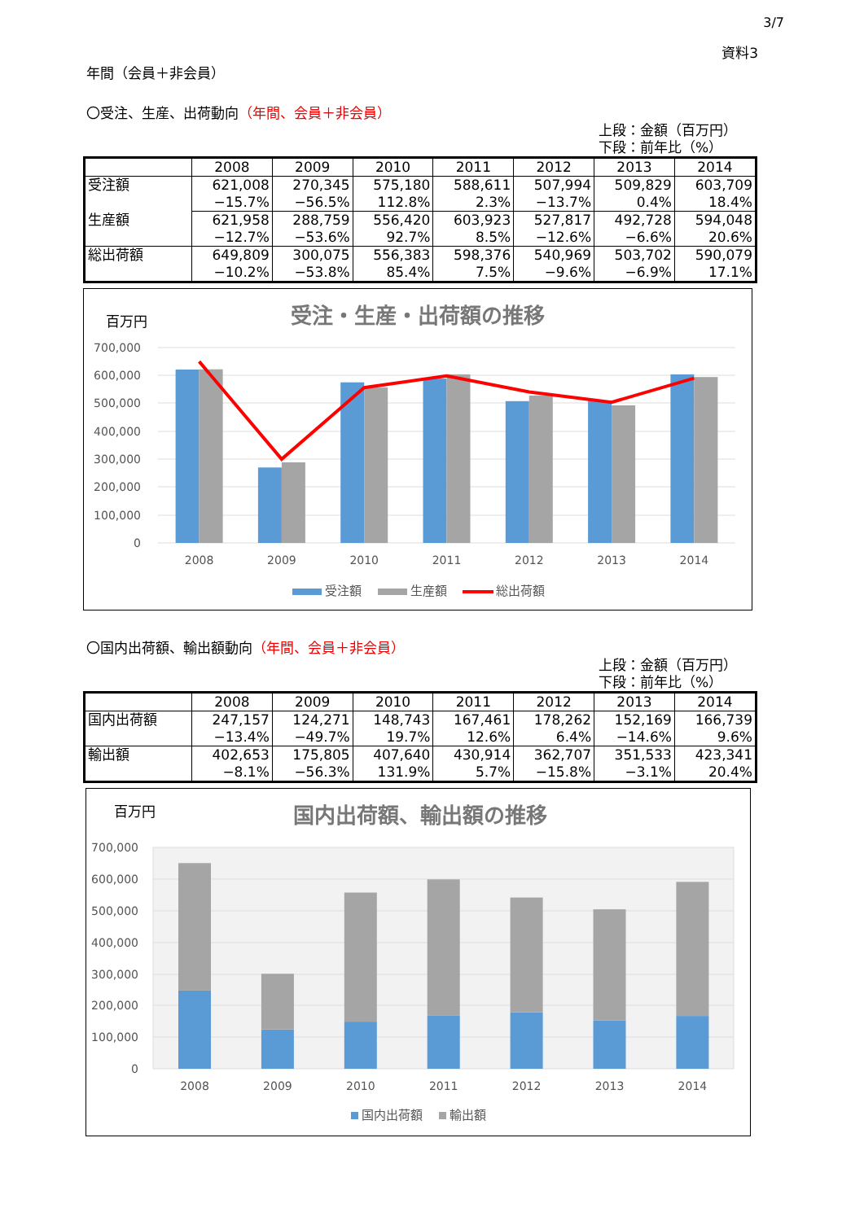3/7
資料3
年間（会員＋非会員）
〇受注、生産、出荷動向（年間、会員＋非会員）
上段：金額（百万円）
下段：前年比（%）
| | 2008 | 2009 | 2010 | 2011 | 2012 | 2013 | 2014 |
| --- | --- | --- | --- | --- | --- | --- | --- |
| 受注額 | 621,008 | 270,345 | 575,180 | 588,611 | 507,994 | 509,829 | 603,709 |
| | −15.7% | −56.5% | 112.8% | 2.3% | −13.7% | 0.4% | 18.4% |
| 生産額 | 621,958 | 288,759 | 556,420 | 603,923 | 527,817 | 492,728 | 594,048 |
| | −12.7% | −53.6% | 92.7% | 8.5% | −12.6% | −6.6% | 20.6% |
| 総出荷額 | 649,809 | 300,075 | 556,383 | 598,376 | 540,969 | 503,702 | 590,079 |
| | −10.2% | −53.8% | 85.4% | 7.5% | −9.6% | −6.9% | 17.1% |
百万円
受注・生産・出荷額の推移
700,000
600,000
500,000
400,000
300,000
200,000
100,000
0
2008
2009
2010
2011
2012
2013
2014
受注額
生産額
総出荷額
〇国内出荷額、輸出額動向（年間、会員＋非会員）
上段：金額（百万円）
下段：前年比（%）
| | 2008 | 2009 | 2010 | 2011 | 2012 | 2013 | 2014 |
| --- | --- | --- | --- | --- | --- | --- | --- |
| 国内出荷額 | 247,157 | 124,271 | 148,743 | 167,461 | 178,262 | 152,169 | 166,739 |
| | −13.4% | −49.7% | 19.7% | 12.6% | 6.4% | −14.6% | 9.6% |
| 輸出額 | 402,653 | 175,805 | 407,640 | 430,914 | 362,707 | 351,533 | 423,341 |
| | −8.1% | −56.3% | 131.9% | 5.7% | −15.8% | −3.1% | 20.4% |
百万円
国内出荷額、輸出額の推移
700,000
600,000
500,000
400,000
300,000
200,000
100,000
0
2008
2009
2010
2011
2012
2013
2014
国内出荷額
輸出額